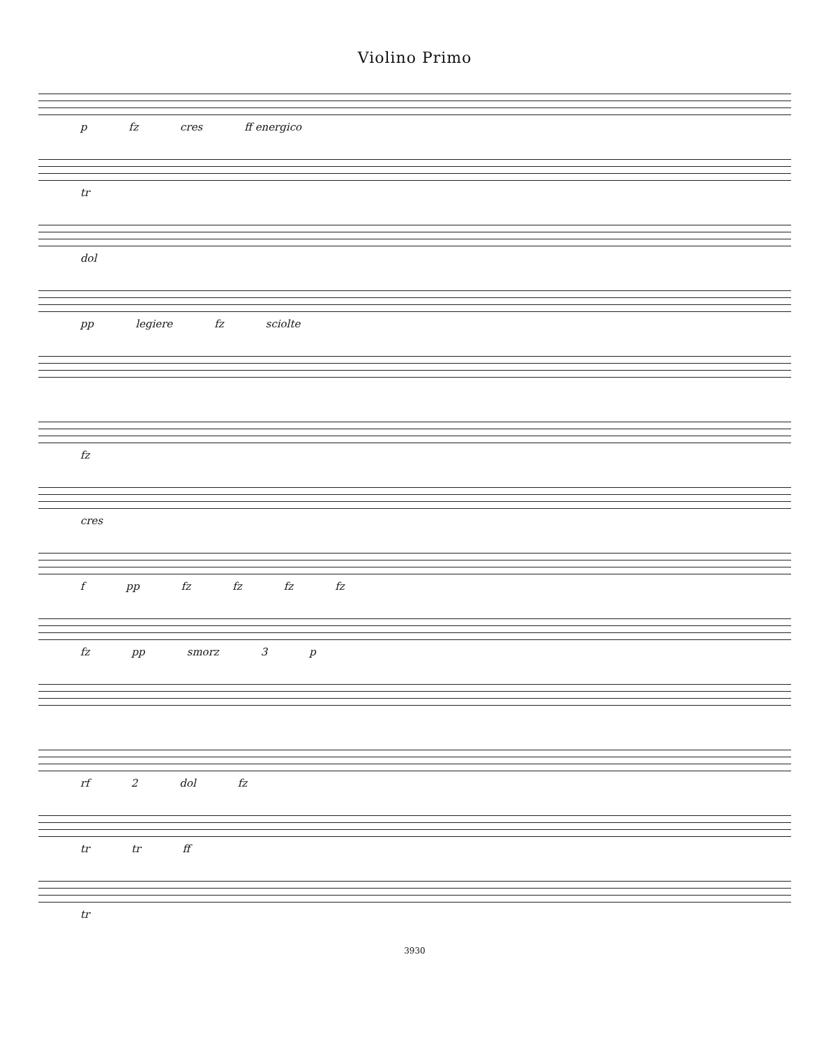Violino Primo
p fz cres ff energico
tr
dol
pp legiere fz sciolte
fz
cres
f pp fz fz fz fz
fz pp smorz 3 p
rf 2 dol fz
tr tr ff
tr
3930